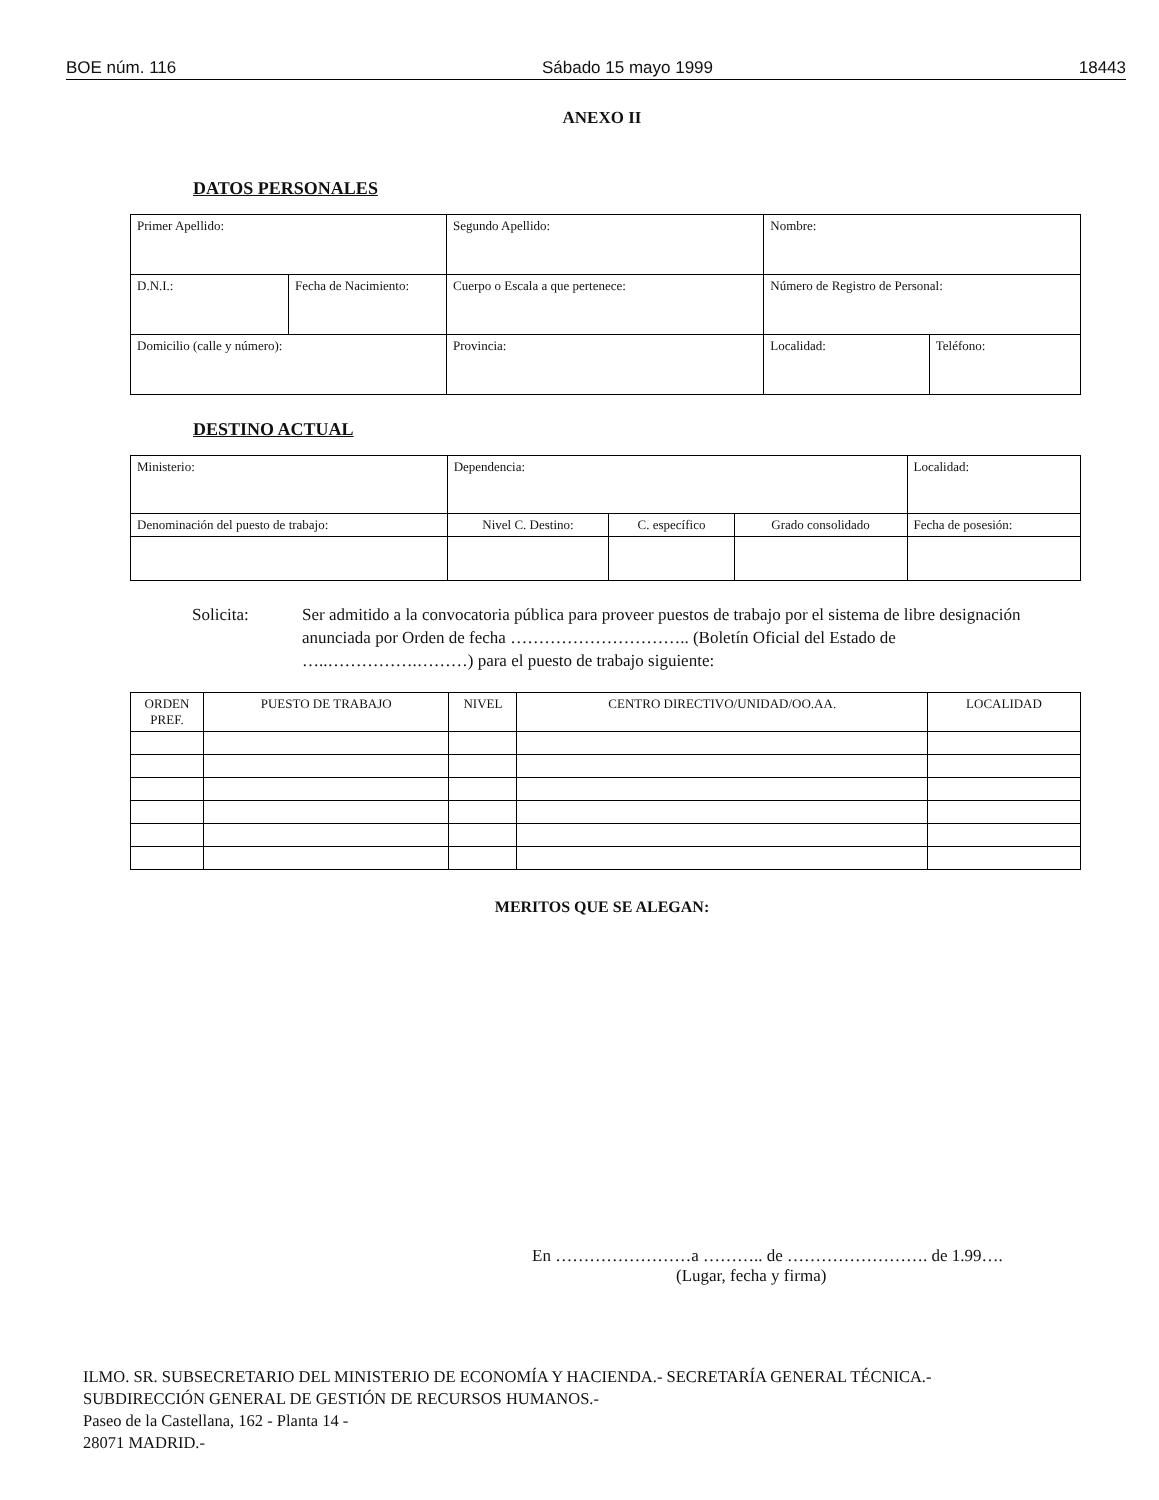BOE núm. 116 Sábado 15 mayo 1999 18443
ANEXO II
DATOS PERSONALES
| Primer Apellido: | | Segundo Apellido: | | Nombre: | |
| D.N.I.: | Fecha de Nacimiento: | Cuerpo o Escala a que pertenece: | | Número de Registro de Personal: | |
| Domicilio (calle y número): | | | Provincia: | Localidad: | Teléfono: |
DESTINO ACTUAL
| Ministerio: | Dependencia: | | | Localidad: |
| Denominación del puesto de trabajo: | Nivel C. Destino: | C. específico | Grado consolidado | Fecha de posesión: |
Solicita: Ser admitido a la convocatoria pública para proveer puestos de trabajo por el sistema de libre designación anunciada por Orden de fecha ………………………….. (Boletín Oficial del Estado de …..…………….………) para el puesto de trabajo siguiente:
| ORDEN PREF. | PUESTO DE TRABAJO | NIVEL | CENTRO DIRECTIVO/UNIDAD/OO.AA. | LOCALIDAD |
| --- | --- | --- | --- | --- |
MERITOS QUE SE ALEGAN:
En ……………………a ……….. de ……………………. de 1.99….
(Lugar, fecha y firma)
ILMO. SR. SUBSECRETARIO DEL MINISTERIO DE ECONOMÍA Y HACIENDA.- SECRETARÍA GENERAL TÉCNICA.-
SUBDIRECCIÓN GENERAL DE GESTIÓN DE RECURSOS HUMANOS.-
Paseo de la Castellana, 162 - Planta 14 -
28071 MADRID.-